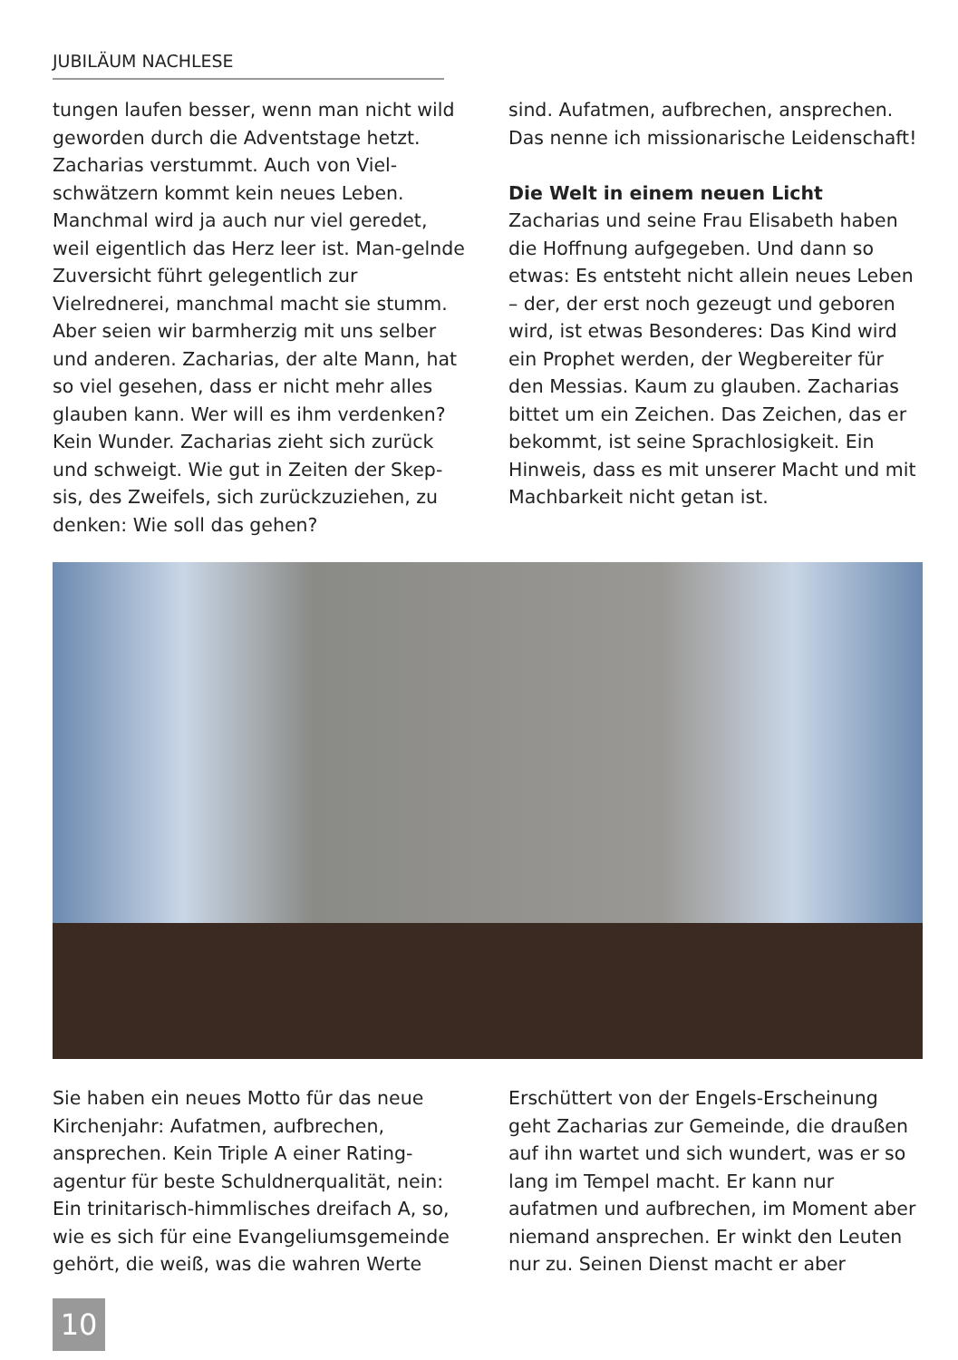JUBILÄUM NACHLESE
tungen laufen besser, wenn man nicht wild geworden durch die Adventstage hetzt. Zacharias verstummt. Auch von Viel-schwätzern kommt kein neues Leben. Manchmal wird ja auch nur viel geredet, weil eigentlich das Herz leer ist. Man-gelnde Zuversicht führt gelegentlich zur Vielrednerei, manchmal macht sie stumm. Aber seien wir barmherzig mit uns selber und anderen. Zacharias, der alte Mann, hat so viel gesehen, dass er nicht mehr alles glauben kann. Wer will es ihm verdenken? Kein Wunder. Zacharias zieht sich zurück und schweigt. Wie gut in Zeiten der Skep-sis, des Zweifels, sich zurückzuziehen, zu denken: Wie soll das gehen?
sind. Aufatmen, aufbrechen, ansprechen. Das nenne ich missionarische Leidenschaft!
Die Welt in einem neuen Licht
Zacharias und seine Frau Elisabeth haben die Hoffnung aufgegeben. Und dann so etwas: Es entsteht nicht allein neues Leben – der, der erst noch gezeugt und geboren wird, ist etwas Besonderes: Das Kind wird ein Prophet werden, der Wegbereiter für den Messias. Kaum zu glauben. Zacharias bittet um ein Zeichen. Das Zeichen, das er bekommt, ist seine Sprachlosigkeit. Ein Hinweis, dass es mit unserer Macht und mit Machbarkeit nicht getan ist.
Sie haben ein neues Motto für das neue Kirchenjahr: Aufatmen, aufbrechen, ansprechen. Kein Triple A einer Rating-agentur für beste Schuldnerqualität, nein: Ein trinitarisch-himmlisches dreifach A, so, wie es sich für eine Evangeliumsgemeinde gehört, die weiß, was die wahren Werte
Erschüttert von der Engels-Erscheinung geht Zacharias zur Gemeinde, die draußen auf ihn wartet und sich wundert, was er so lang im Tempel macht. Er kann nur aufatmen und aufbrechen, im Moment aber niemand ansprechen. Er winkt den Leuten nur zu. Seinen Dienst macht er aber
10